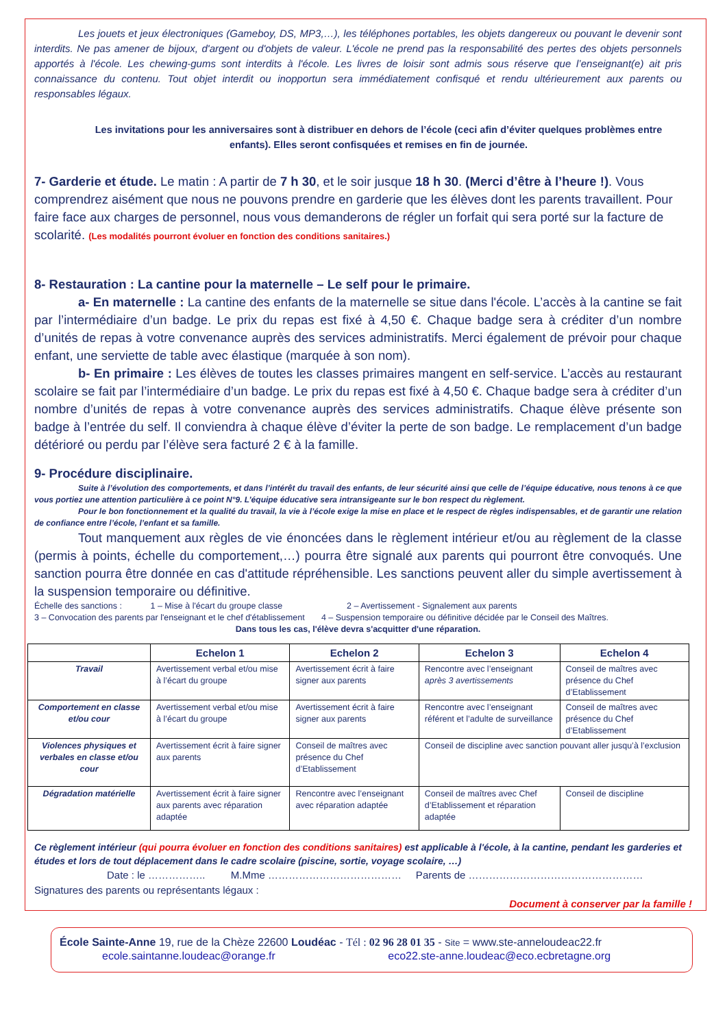Les jouets et jeux électroniques (Gameboy, DS, MP3,…), les téléphones portables, les objets dangereux ou pouvant le devenir sont interdits. Ne pas amener de bijoux, d'argent ou d'objets de valeur. L'école ne prend pas la responsabilité des pertes des objets personnels apportés à l'école. Les chewing-gums sont interdits à l'école. Les livres de loisir sont admis sous réserve que l’enseignant(e) ait pris connaissance du contenu. Tout objet interdit ou inopportun sera immédiatement confisqué et rendu ultérieurement aux parents ou responsables légaux.
Les invitations pour les anniversaires sont à distribuer en dehors de l’école (ceci afin d’éviter quelques problèmes entre enfants). Elles seront confisquées et remises en fin de journée.
7- Garderie et étude. Le matin : A partir de 7 h 30, et le soir jusque 18 h 30. (Merci d’être à l’heure !). Vous comprendrez aisément que nous ne pouvons prendre en garderie que les élèves dont les parents travaillent. Pour faire face aux charges de personnel, nous vous demanderons de régler un forfait qui sera porté sur la facture de scolarité. (Les modalités pourront évoluer en fonction des conditions sanitaires.)
8- Restauration : La cantine pour la maternelle – Le self pour le primaire.
a- En maternelle : La cantine des enfants de la maternelle se situe dans l'école. L’accès à la cantine se fait par l’intermédiaire d’un badge. Le prix du repas est fixé à 4,50 €. Chaque badge sera à créditer d’un nombre d’unités de repas à votre convenance auprès des services administratifs. Merci également de prévoir pour chaque enfant, une serviette de table avec élastique (marquée à son nom).
b- En primaire : Les élèves de toutes les classes primaires mangent en self-service. L’accès au restaurant scolaire se fait par l’intermédiaire d’un badge. Le prix du repas est fixé à 4,50 €. Chaque badge sera à créditer d’un nombre d’unités de repas à votre convenance auprès des services administratifs. Chaque élève présente son badge à l’entrée du self. Il conviendra à chaque élève d’éviter la perte de son badge. Le remplacement d’un badge détérioré ou perdu par l’élève sera facturé 2 € à la famille.
9- Procédure disciplinaire.
Suite à l’évolution des comportements, et dans l’intérêt du travail des enfants, de leur sécurité ainsi que celle de l’équipe éducative, nous tenons à ce que vous portiez une attention particulière à ce point N°9. L’équipe éducative sera intransigeante sur le bon respect du règlement.
Pour le bon fonctionnement et la qualité du travail, la vie à l’école exige la mise en place et le respect de règles indispensables, et de garantir une relation de confiance entre l’école, l’enfant et sa famille.
Tout manquement aux règles de vie énoncées dans le règlement intérieur et/ou au règlement de la classe (permis à points, échelle du comportement,…) pourra être signalé aux parents qui pourront être convoqués. Une sanction pourra être donnée en cas d'attitude répréhensible. Les sanctions peuvent aller du simple avertissement à la suspension temporaire ou définitive.
Échelle des sanctions : 1 – Mise à l'écart du groupe classe 2 – Avertissement - Signalement aux parents
3 – Convocation des parents par l'enseignant et le chef d'établissement 4 – Suspension temporaire ou définitive décidée par le Conseil des Maîtres.
Dans tous les cas, l'élève devra s'acquitter d'une réparation.
| | Echelon 1 | Echelon 2 | Echelon 3 | Echelon 4 |
| --- | --- | --- | --- | --- |
| Travail | Avertissement verbal et/ou mise à l’écart du groupe | Avertissement écrit à faire signer aux parents | Rencontre avec l’enseignant après 3 avertissements | Conseil de maîtres avec présence du Chef d’Etablissement |
| Comportement en classe et/ou cour | Avertissement verbal et/ou mise à l’écart du groupe | Avertissement écrit à faire signer aux parents | Rencontre avec l’enseignant référent et l’adulte de surveillance | Conseil de maîtres avec présence du Chef d’Etablissement |
| Violences physiques et verbales en classe et/ou cour | Avertissement écrit à faire signer aux parents | Conseil de maîtres avec présence du Chef d’Etablissement | Conseil de discipline avec sanction pouvant aller jusqu’à l’exclusion | |
| Dégradation matérielle | Avertissement écrit à faire signer aux parents avec réparation adaptée | Rencontre avec l’enseignant avec réparation adaptée | Conseil de maîtres avec Chef d’Etablissement et réparation adaptée | Conseil de discipline |
Ce règlement intérieur (qui pourra évoluer en fonction des conditions sanitaires) est applicable à l'école, à la cantine, pendant les garderies et études et lors de tout déplacement dans le cadre scolaire (piscine, sortie, voyage scolaire, …)
Date : le …………….. M.Mme ………………………………… Parents de ……………………………………………
Signatures des parents ou représentants légaux :
Document à conserver par la famille !
École Sainte-Anne 19, rue de la Chèze 22600 Loudéac - Tél : 02 96 28 01 35 - Site = www.ste-anneloudeac22.fr
ecole.saintanne.loudeac@orange.fr eco22.ste-anne.loudeac@eco.ecbretagne.org